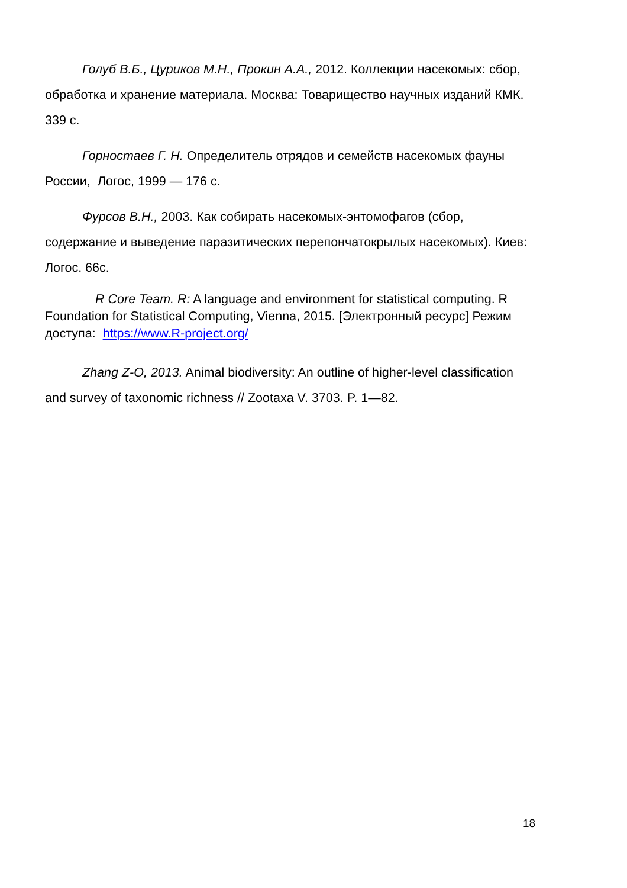Голуб В.Б., Цуриков М.Н., Прокин А.А., 2012. Коллекции насекомых: сбор, обработка и хранение материала. Москва: Товарищество научных изданий КМК. 339 с.
Горностаев Г. Н. Определитель отрядов и семейств насекомых фауны России, Логос, 1999 — 176 с.
Фурсов В.Н., 2003. Как собирать насекомых-энтомофагов (сбор, содержание и выведение паразитических перепончатокрылых насекомых). Киев: Логос. 66с.
R Core Team. R: A language and environment for statistical computing. R Foundation for Statistical Computing, Vienna, 2015. [Электронный ресурс] Режим доступа: https://www.R-project.org/
Zhang Z-O, 2013. Animal biodiversity: An outline of higher-level classification and survey of taxonomic richness // Zootaxa V. 3703. P. 1—82.
18